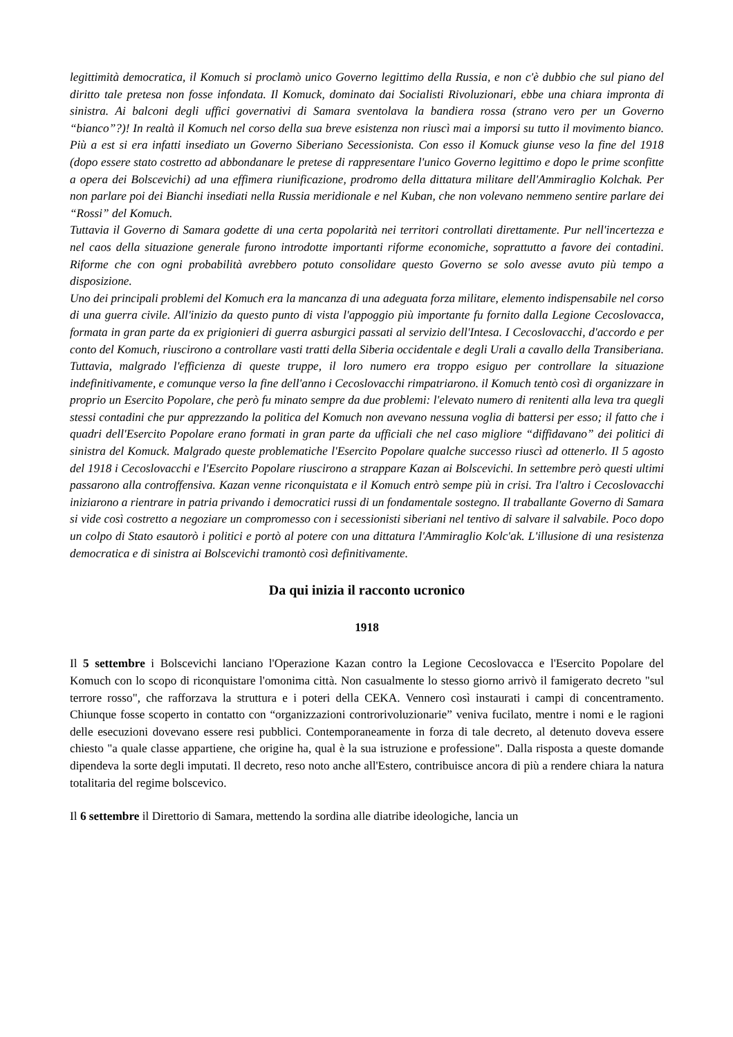legittimità democratica, il Komuch si proclamò unico Governo legittimo della Russia, e non c'è dubbio che sul piano del diritto tale pretesa non fosse infondata. Il Komuck, dominato dai Socialisti Rivoluzionari, ebbe una chiara impronta di sinistra. Ai balconi degli uffici governativi di Samara sventolava la bandiera rossa (strano vero per un Governo “bianco”?)! In realtà il Komuch nel corso della sua breve esistenza non riuscì mai a imporsi su tutto il movimento bianco. Più a est si era infatti insediato un Governo Siberiano Secessionista. Con esso il Komuck giunse veso la fine del 1918 (dopo essere stato costretto ad abbondanare le pretese di rappresentare l'unico Governo legittimo e dopo le prime sconfitte a opera dei Bolscevichi) ad una effimera riunificazione, prodromo della dittatura militare dell'Ammiraglio Kolchak. Per non parlare poi dei Bianchi insediati nella Russia meridionale e nel Kuban, che non volevano nemmeno sentire parlare dei “Rossi” del Komuch.
Tuttavia il Governo di Samara godette di una certa popolarità nei territori controllati direttamente. Pur nell'incertezza e nel caos della situazione generale furono introdotte importanti riforme economiche, soprattutto a favore dei contadini. Riforme che con ogni probabilità avrebbero potuto consolidare questo Governo se solo avesse avuto più tempo a disposizione.
Uno dei principali problemi del Komuch era la mancanza di una adeguata forza militare, elemento indispensabile nel corso di una guerra civile. All'inizio da questo punto di vista l'appoggio più importante fu fornito dalla Legione Cecoslovacca, formata in gran parte da ex prigionieri di guerra asburgici passati al servizio dell'Intesa. I Cecoslovacchi, d'accordo e per conto del Komuch, riuscirono a controllare vasti tratti della Siberia occidentale e degli Urali a cavallo della Transiberiana. Tuttavia, malgrado l'efficienza di queste truppe, il loro numero era troppo esiguo per controllare la situazione indefinitivamente, e comunque verso la fine dell'anno i Cecoslovacchi rimpatriarono. il Komuch tentò così di organizzare in proprio un Esercito Popolare, che però fu minato sempre da due problemi: l'elevato numero di renitenti alla leva tra quegli stessi contadini che pur apprezzando la politica del Komuch non avevano nessuna voglia di battersi per esso; il fatto che i quadri dell'Esercito Popolare erano formati in gran parte da ufficiali che nel caso migliore “diffidavano” dei politici di sinistra del Komuck. Malgrado queste problematiche l'Esercito Popolare qualche successo riuscì ad ottenerlo. Il 5 agosto del 1918 i Cecoslovacchi e l'Esercito Popolare riuscirono a strappare Kazan ai Bolscevichi. In settembre però questi ultimi passarono alla controffensiva. Kazan venne riconquistata e il Komuch entrò sempe più in crisi. Tra l'altro i Cecoslovacchi iniziarono a rientrare in patria privando i democratici russi di un fondamentale sostegno. Il traballante Governo di Samara si vide così costretto a negoziare un compromesso con i secessionisti siberiani nel tentivo di salvare il salvabile. Poco dopo un colpo di Stato esautorò i politici e portò al potere con una dittatura l'Ammiraglio Kolc'ak. L'illusione di una resistenza democratica e di sinistra ai Bolscevichi tramontò così definitivamente.
Da qui inizia il racconto ucronico
1918
Il 5 settembre i Bolscevichi lanciano l'Operazione Kazan contro la Legione Cecoslovacca e l'Esercito Popolare del Komuch con lo scopo di riconquistare l'omonima città. Non casualmente lo stesso giorno arrivò il famigerato decreto "sul terrore rosso", che rafforzava la struttura e i poteri della CEKA. Vennero così instaurati i campi di concentramento. Chiunque fosse scoperto in contatto con “organizzazioni controrivoluzionarie” veniva fucilato, mentre i nomi e le ragioni delle esecuzioni dovevano essere resi pubblici. Contemporaneamente in forza di tale decreto, al detenuto doveva essere chiesto "a quale classe appartiene, che origine ha, qual è la sua istruzione e professione". Dalla risposta a queste domande dipendeva la sorte degli imputati. Il decreto, reso noto anche all'Estero, contribuisce ancora di più a rendere chiara la natura totalitaria del regime bolscevico.
Il 6 settembre il Direttorio di Samara, mettendo la sordina alle diatribe ideologiche, lancia un